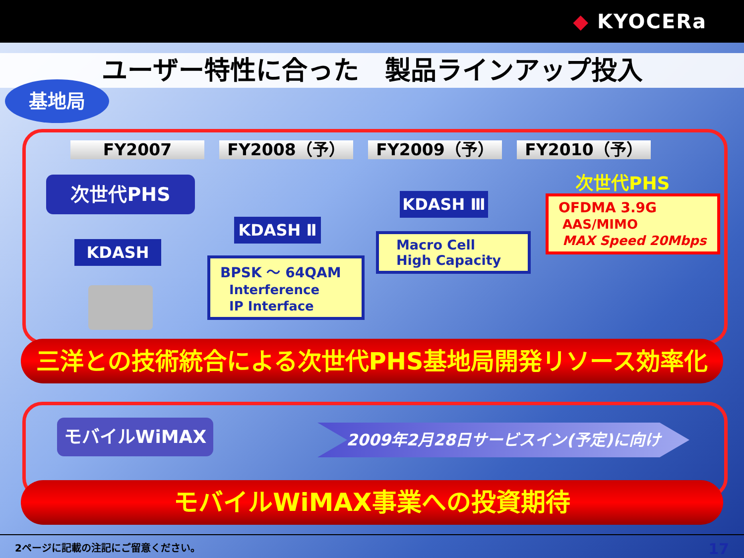◆ KYOCERa
ユーザー特性に合った　製品ラインアップ投入
基地局
FY2007 FY2008（予） FY2009（予） FY2010（予）
次世代PHS
KDASH
KDASH Ⅱ
BPSK ～ 64QAM
Interference
IP Interface
KDASH Ⅲ
Macro Cell
High Capacity
次世代PHS
OFDMA 3.9G
AAS/MIMO
MAX Speed 20Mbps
三洋との技術統合による次世代PHS基地局開発リソース効率化
モバイルWiMAX 2009年2月28日サービスイン(予定)に向け
モバイルWiMAX事業への投資期待
2ページに記載の注記にご留意ください。 17